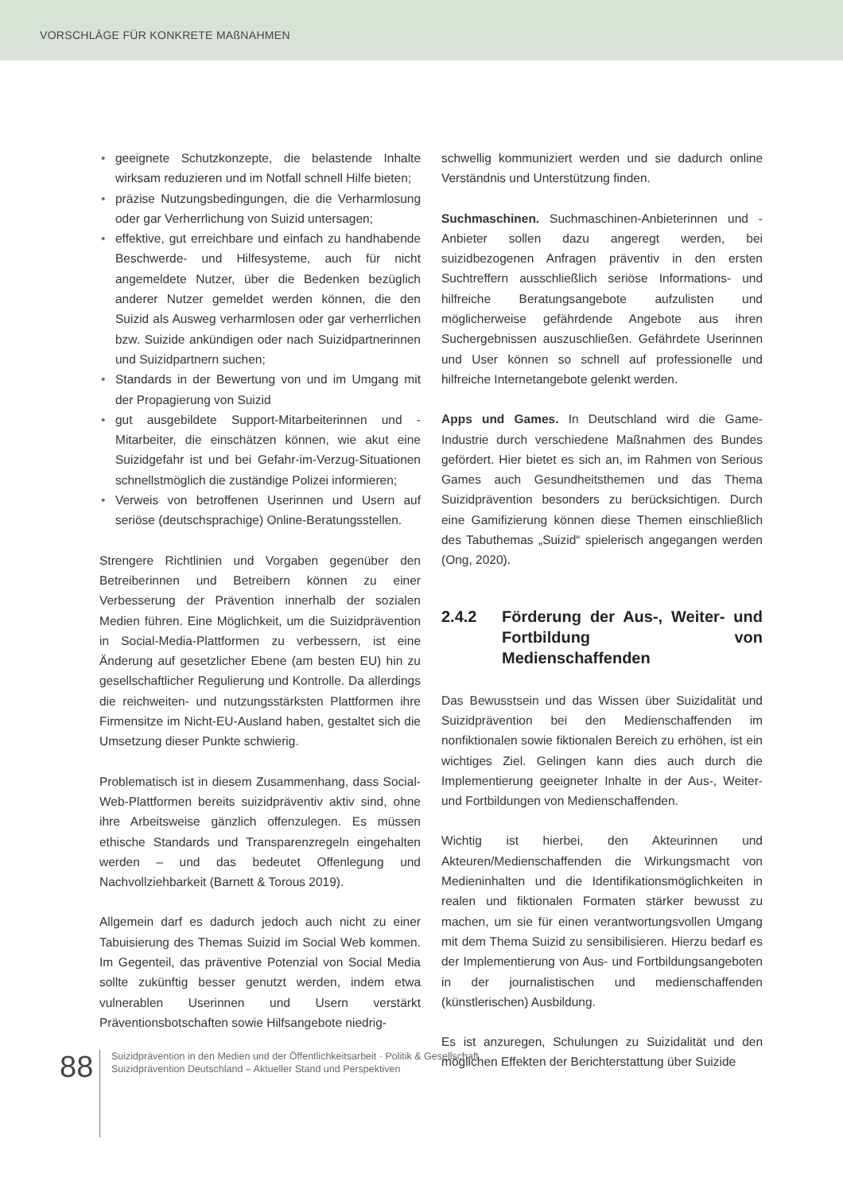VORSCHLÄGE FÜR KONKRETE MAßNAHMEN
• geeignete Schutzkonzepte, die belastende Inhalte wirksam reduzieren und im Notfall schnell Hilfe bieten;
• präzise Nutzungsbedingungen, die die Verharmlosung oder gar Verherrlichung von Suizid untersagen;
• effektive, gut erreichbare und einfach zu handhabende Beschwerde- und Hilfesysteme, auch für nicht angemeldete Nutzer, über die Bedenken bezüglich anderer Nutzer gemeldet werden können, die den Suizid als Ausweg verharmlosen oder gar verherrlichen bzw. Suizide ankündigen oder nach Suizidpartnerinnen und Suizidpartnern suchen;
• Standards in der Bewertung von und im Umgang mit der Propagierung von Suizid
• gut ausgebildete Support-Mitarbeiterinnen und -Mitarbeiter, die einschätzen können, wie akut eine Suizidgefahr ist und bei Gefahr-im-Verzug-Situationen schnellstmöglich die zuständige Polizei informieren;
• Verweis von betroffenen Userinnen und Usern auf seriöse (deutschsprachige) Online-Beratungsstellen.
Strengere Richtlinien und Vorgaben gegenüber den Betreiberinnen und Betreibern können zu einer Verbesserung der Prävention innerhalb der sozialen Medien führen. Eine Möglichkeit, um die Suizidprävention in Social-Media-Plattformen zu verbessern, ist eine Änderung auf gesetzlicher Ebene (am besten EU) hin zu gesellschaftlicher Regulierung und Kontrolle. Da allerdings die reichweiten- und nutzungsstärksten Plattformen ihre Firmensitze im Nicht-EU-Ausland haben, gestaltet sich die Umsetzung dieser Punkte schwierig.
Problematisch ist in diesem Zusammenhang, dass Social-Web-Plattformen bereits suizidpräventiv aktiv sind, ohne ihre Arbeitsweise gänzlich offenzulegen. Es müssen ethische Standards und Transparenzregeln eingehalten werden – und das bedeutet Offenlegung und Nachvollziehbarkeit (Barnett & Torous 2019).
Allgemein darf es dadurch jedoch auch nicht zu einer Tabuisierung des Themas Suizid im Social Web kommen. Im Gegenteil, das präventive Potenzial von Social Media sollte zukünftig besser genutzt werden, indem etwa vulnerablen Userinnen und Usern verstärkt Präventionsbotschaften sowie Hilfsangebote niedrig-
schwellig kommuniziert werden und sie dadurch online Verständnis und Unterstützung finden.
Suchmaschinen. Suchmaschinen-Anbieterinnen und -Anbieter sollen dazu angeregt werden, bei suizidbezogenen Anfragen präventiv in den ersten Suchtreffern ausschließlich seriöse Informations- und hilfreiche Beratungsangebote aufzulisten und möglicherweise gefährdende Angebote aus ihren Suchergebnissen auszuschließen. Gefährdete Userinnen und User können so schnell auf professionelle und hilfreiche Internetangebote gelenkt werden.
Apps und Games. In Deutschland wird die Game-Industrie durch verschiedene Maßnahmen des Bundes gefördert. Hier bietet es sich an, im Rahmen von Serious Games auch Gesundheitsthemen und das Thema Suizidprävention besonders zu berücksichtigen. Durch eine Gamifizierung können diese Themen einschließlich des Tabuthemas „Suizid“ spielerisch angegangen werden (Ong, 2020).
2.4.2 Förderung der Aus-, Weiter- und Fortbildung von Medienschaffenden
Das Bewusstsein und das Wissen über Suizidalität und Suizidprävention bei den Medienschaffenden im nonfiktionalen sowie fiktionalen Bereich zu erhöhen, ist ein wichtiges Ziel. Gelingen kann dies auch durch die Implementierung geeigneter Inhalte in der Aus-, Weiter- und Fortbildungen von Medienschaffenden.
Wichtig ist hierbei, den Akteurinnen und Akteuren/Medienschaffenden die Wirkungsmacht von Medieninhalten und die Identifikationsmöglichkeiten in realen und fiktionalen Formaten stärker bewusst zu machen, um sie für einen verantwortungsvollen Umgang mit dem Thema Suizid zu sensibilisieren. Hierzu bedarf es der Implementierung von Aus- und Fortbildungsangeboten in der journalistischen und medienschaffenden (künstlerischen) Ausbildung.
Es ist anzuregen, Schulungen zu Suizidalität und den möglichen Effekten der Berichterstattung über Suizide
88
Suizidprävention in den Medien und der Öffentlichkeitsarbeit · Politik & Gesellschaft
Suizidprävention Deutschland – Aktueller Stand und Perspektiven